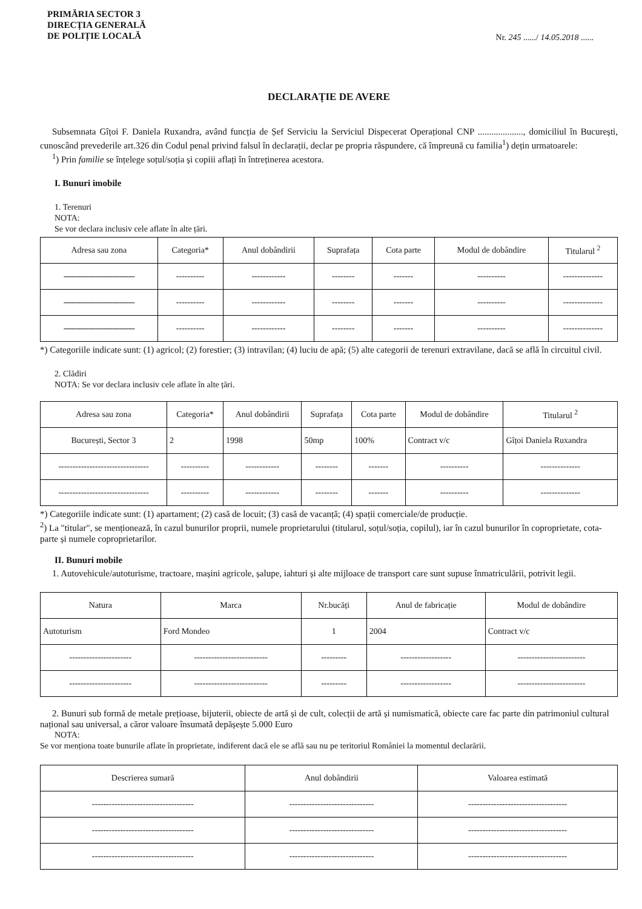PRIMĂRIA SECTOR 3
DIRECȚIA GENERALĂ
DE POLIȚIE LOCALĂ
Nr. 245 ....../ 14.05.2018 ......
DECLARAȚIE DE AVERE
Subsemnata Gîțoi F. Daniela Ruxandra, având funcția de Șef Serviciu la Serviciul Dispecerat Operațional CNP ...................., domiciliul în București, cunoscând prevederile art.326 din Codul penal privind falsul în declarații, declar pe propria răspundere, că împreună cu familia<sup>1</sup>) dețin urmatoarele:
<sup>1</sup>) Prin familie se înțelege soțul/soția și copiii aflați în întreținerea acestora.
I. Bunuri imobile
1. Terenuri
NOTA:
Se vor declara inclusiv cele aflate în alte țări.
| Adresa sau zona | Categoria* | Anul dobândirii | Suprafața | Cota parte | Modul de dobândire | Titularul <sup>2</sup> |
| --- | --- | --- | --- | --- | --- | --- |
| -------------------------------- | ---------- | ------------ | -------- | ------- | ---------- | -------------- |
| -------------------------------- | ---------- | ------------ | -------- | ------- | ---------- | -------------- |
| -------------------------------- | ---------- | ------------ | -------- | ------- | ---------- | -------------- |
*) Categoriile indicate sunt: (1) agricol; (2) forestier; (3) intravilan; (4) luciu de apă; (5) alte categorii de terenuri extravilane, dacă se află în circuitul civil.
2. Clădiri
NOTA: Se vor declara inclusiv cele aflate în alte țări.
| Adresa sau zona | Categoria* | Anul dobândirii | Suprafața | Cota parte | Modul de dobândire | Titularul <sup>2</sup> |
| --- | --- | --- | --- | --- | --- | --- |
| București, Sector 3 | 2 | 1998 | 50mp | 100% | Contract v/c | Gîțoi Daniela Ruxandra |
| -------------------------------- | ---------- | ------------ | -------- | ------- | ---------- | -------------- |
| -------------------------------- | ---------- | ------------ | -------- | ------- | ---------- | -------------- |
*) Categoriile indicate sunt: (1) apartament; (2) casă de locuit; (3) casă de vacanță; (4) spații comerciale/de producție.
<sup>2</sup>) La "titular", se menționează, în cazul bunurilor proprii, numele proprietarului (titularul, soțul/soția, copilul), iar în cazul bunurilor în coproprietate, cota-parte și numele coproprietarilor.
II. Bunuri mobile
1. Autovehicule/autoturisme, tractoare, mașini agricole, șalupe, iahturi și alte mijloace de transport care sunt supuse înmatriculării, potrivit legii.
| Natura | Marca | Nr.bucăți | Anul de fabricație | Modul de dobândire |
| --- | --- | --- | --- | --- |
| Autoturism | Ford Mondeo | 1 | 2004 | Contract v/c |
| ---------------------- | -------------------------- | --------- | ------------------ | ------------------------ |
| ---------------------- | -------------------------- | --------- | ------------------ | ------------------------ |
2. Bunuri sub formă de metale prețioase, bijuterii, obiecte de artă și de cult, colecții de artă și numismatică, obiecte care fac parte din patrimoniul cultural național sau universal, a căror valoare însumată depășește 5.000 Euro
NOTA:
Se vor menționa toate bunurile aflate în proprietate, indiferent dacă ele se află sau nu pe teritoriul României la momentul declarării.
| Descrierea sumară | Anul dobândirii | Valoarea estimată |
| --- | --- | --- |
| ------------------------------------ | ------------------------------ | ----------------------------------- |
| ------------------------------------ | ------------------------------ | ----------------------------------- |
| ------------------------------------ | ------------------------------ | ----------------------------------- |